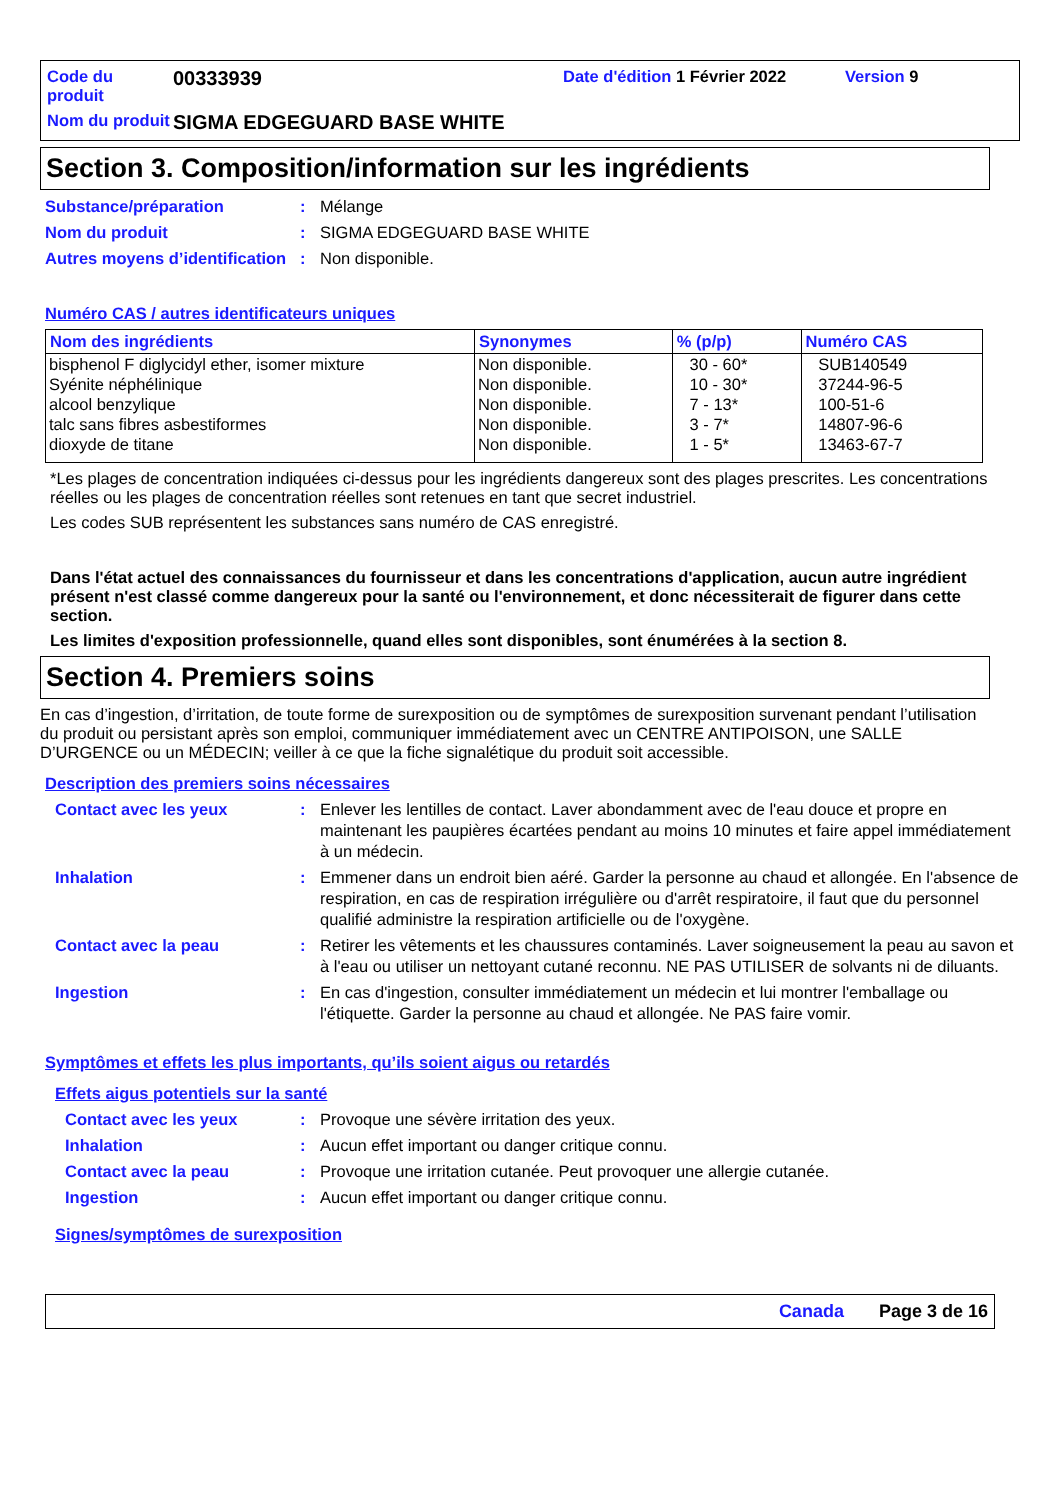Code du produit
00333939
Date d'édition 1 Février 2022
Version 9
Nom du produit
SIGMA EDGEGUARD BASE WHITE
Section 3. Composition/information sur les ingrédients
Substance/préparation
:
Mélange
Nom du produit
:
SIGMA EDGEGUARD BASE WHITE
Autres moyens d’identification
:
Non disponible.
Numéro CAS / autres identificateurs uniques
| Nom des ingrédients | Synonymes | % (p/p) | Numéro CAS |
| --- | --- | --- | --- |
| bisphenol F diglycidyl ether, isomer mixture | Non disponible. | 30 - 60* | SUB140549 |
| Syénite néphélinique | Non disponible. | 10 - 30* | 37244-96-5 |
| alcool benzylique | Non disponible. | 7 - 13* | 100-51-6 |
| talc sans fibres asbestiformes | Non disponible. | 3 - 7* | 14807-96-6 |
| dioxyde de titane | Non disponible. | 1 - 5* | 13463-67-7 |
*Les plages de concentration indiquées ci-dessus pour les ingrédients dangereux sont des plages prescrites. Les concentrations réelles ou les plages de concentration réelles sont retenues en tant que secret industriel.
Les codes SUB représentent les substances sans numéro de CAS enregistré.
Dans l'état actuel des connaissances du fournisseur et dans les concentrations d'application, aucun autre ingrédient présent n'est classé comme dangereux pour la santé ou l'environnement, et donc nécessiterait de figurer dans cette section.
Les limites d'exposition professionnelle, quand elles sont disponibles, sont énumérées à la section 8.
Section 4. Premiers soins
En cas d’ingestion, d’irritation, de toute forme de surexposition ou de symptômes de surexposition survenant pendant l’utilisation du produit ou persistant après son emploi, communiquer immédiatement avec un CENTRE ANTIPOISON, une SALLE D’URGENCE ou un MÉDECIN; veiller à ce que la fiche signalétique du produit soit accessible.
Description des premiers soins nécessaires
Contact avec les yeux
:
Enlever les lentilles de contact. Laver abondamment avec de l'eau douce et propre en maintenant les paupières écartées pendant au moins 10 minutes et faire appel immédiatement à un médecin.
Inhalation
:
Emmener dans un endroit bien aéré. Garder la personne au chaud et allongée. En l'absence de respiration, en cas de respiration irrégulière ou d'arrêt respiratoire, il faut que du personnel qualifié administre la respiration artificielle ou de l'oxygène.
Contact avec la peau
:
Retirer les vêtements et les chaussures contaminés. Laver soigneusement la peau au savon et à l'eau ou utiliser un nettoyant cutané reconnu. NE PAS UTILISER de solvants ni de diluants.
Ingestion
:
En cas d'ingestion, consulter immédiatement un médecin et lui montrer l'emballage ou l'étiquette. Garder la personne au chaud et allongée. Ne PAS faire vomir.
Symptômes et effets les plus importants, qu’ils soient aigus ou retardés
Effets aigus potentiels sur la santé
Contact avec les yeux
:
Provoque une sévère irritation des yeux.
Inhalation
:
Aucun effet important ou danger critique connu.
Contact avec la peau
:
Provoque une irritation cutanée. Peut provoquer une allergie cutanée.
Ingestion
:
Aucun effet important ou danger critique connu.
Signes/symptômes de surexposition
Canada Page 3 de 16